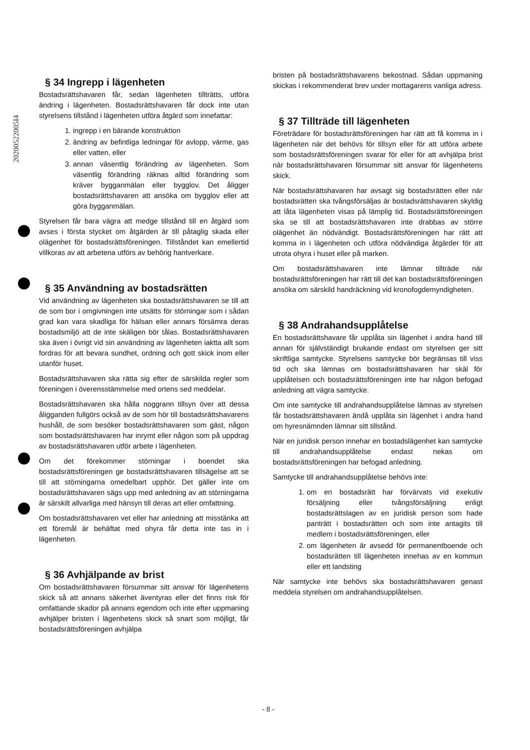20200522005I4
§ 34 Ingrepp i lägenheten
Bostadsrättshavaren får, sedan lägenheten tillträtts, utföra ändring i lägenheten. Bostadsrättshavaren får dock inte utan styrelsens tillstånd i lägenheten utföra åtgärd som innefattar:
1. ingrepp i en bärande konstruktion
2. ändring av befintliga ledningar för avlopp, värme, gas eller vatten, eller
3. annan väsentlig förändring av lägenheten. Som väsentlig förändring räknas alltid förändring som kräver bygganmälan eller bygglov. Det åligger bostadsrättshavaren att ansöka om bygglov eller att göra bygganmälan.
Styrelsen får bara vägra att medge tillstånd till en åtgärd som avses i första stycket om åtgärden är till påtaglig skada eller olägenhet för bostadsrättsföreningen. Tillståndet kan emellertid villkoras av att arbetena utförs av behörig hantverkare.
§ 35 Användning av bostadsrätten
Vid användning av lägenheten ska bostadsrättshavaren se till att de som bor i omgivningen inte utsätts för störningar som i sådan grad kan vara skadliga för hälsan eller annars försämra deras bostadsmiljö att de inte skäligen bör tålas. Bostadsrättshavaren ska även i övrigt vid sin användning av lägenheten iaktta allt som fordras för att bevara sundhet, ordning och gott skick inom eller utanför huset.
Bostadsrättshavaren ska rätta sig efter de särskilda regler som föreningen i överensstämmelse med ortens sed meddelar.
Bostadsrättshavaren ska hålla noggrann tillsyn över att dessa åligganden fullgörs också av de som hör till bostadsrättshavarens hushåll, de som besöker bostadsrättshavaren som gäst, någon som bostadsrättshavaren har inrymt eller någon som på uppdrag av bostadsrättshavaren utför arbete i lägenheten.
Om det förekommer störningar i boendet ska bostadsrättsföreningen ge bostadsrättshavaren tillsägelse att se till att störningarna omedelbart upphör. Det gäller inte om bostadsrättshavaren sägs upp med anledning av att störningarna är särskilt allvarliga med hänsyn till deras art eller omfattning.
Om bostadsrättshavaren vet eller har anledning att misstänka att ett föremål är behäftat med ohyra får detta inte tas in i lägenheten.
§ 36 Avhjälpande av brist
Om bostadsrättshavaren försummar sitt ansvar för lägenhetens skick så att annans säkerhet äventyras eller det finns risk för omfattande skador på annans egendom och inte efter uppmaning avhjälper bristen i lägenhetens skick så snart som möjligt, får bostadsrättsföreningen avhjälpa
bristen på bostadsrättshavarens bekostnad. Sådan uppmaning skickas i rekommenderat brev under mottagarens vanliga adress.
§ 37 Tillträde till lägenheten
Företrädare för bostadsrättsföreningen har rätt att få komma in i lägenheten när det behövs för tillsyn eller för att utföra arbete som bostadsrättsföreningen svarar för eller för att avhjälpa brist när bostadsrättshavaren försummar sitt ansvar för lägenhetens skick.
När bostadsrättshavaren har avsagt sig bostadsrätten eller när bostadsrätten ska tvångsförsäljas är bostadsrättshavaren skyldig att låta lägenheten visas på lämplig tid. Bostadsrättsföreningen ska se till att bostadsrättshavaren inte drabbas av större olägenhet än nödvändigt. Bostadsrättsföreningen har rätt att komma in i lägenheten och utföra nödvändiga åtgärder för att utrota ohyra i huset eller på marken.
Om bostadsrättshavaren inte lämnar tillträde när bostadsrättsföreningen har rätt till det kan bostadsrättsföreningen ansöka om särskild handräckning vid kronofogdemyndigheten.
§ 38 Andrahandsupplåtelse
En bostadsrättshavare får upplåta sin lägenhet i andra hand till annan för självständigt brukande endast om styrelsen ger sitt skriftliga samtycke. Styrelsens samtycke bör begränsas till viss tid och ska lämnas om bostadsrättshavaren har skäl för upplåtelsen och bostadsrättsföreningen inte har någon befogad anledning att vägra samtycke.
Om inte samtycke till andrahandsupplåtelse lämnas av styrelsen får bostadsrättshavaren ändå upplåta sin lägenhet i andra hand om hyresnämnden lämnar sitt tillstånd.
När en juridisk person innehar en bostadslägenhet kan samtycke till andrahandsupplåtelse endast nekas om bostadsrättsföreningen har befogad anledning.
Samtycke till andrahandsupplåtelse behövs inte:
1. om en bostadsrätt har förvärvats vid exekutiv försäljning eller tvångsförsäljning enligt bostadsrättslagen av en juridisk person som hade panträtt i bostadsrätten och som inte antagits till medlem i bostadsrättsföreningen, eller
2. om lägenheten är avsedd för permanentboende och bostadsrätten till lägenheten innehas av en kommun eller ett landsting
När samtycke inte behövs ska bostadsrättshavaren genast meddela styrelsen om andrahandsupplåtelsen.
- 8 -